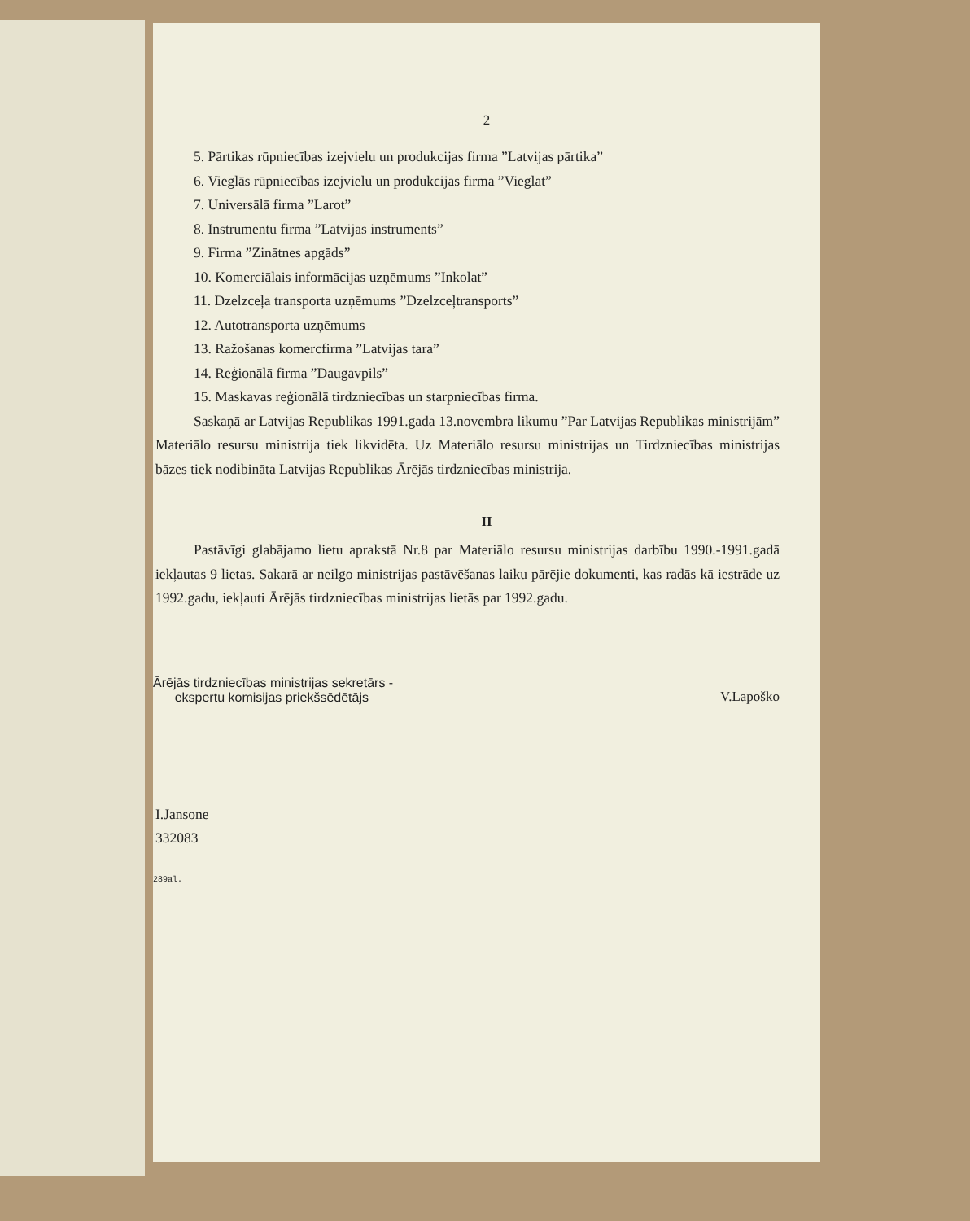2
5. Pārtikas rūpniecības izejvielu un produkcijas firma ”Latvijas pārtika”
6. Vieglās rūpniecības izejvielu un produkcijas firma ”Vieglat”
7. Universālā firma ”Larot”
8. Instrumentu firma ”Latvijas instruments”
9. Firma ”Zinātnes apgāds”
10. Komerciālais informācijas uzņēmums ”Inkolat”
11. Dzelzceļa transporta uzņēmums ”Dzelzceļtransports”
12. Autotransporta uzņēmums
13. Ražošanas komercfirma ”Latvijas tara”
14. Reģionālā firma ”Daugavpils”
15. Maskavas reģionālā tirdzniecības un starpniecības firma.
Saskaņā ar Latvijas Republikas 1991.gada 13.novembra likumu ”Par Latvijas Republikas ministrijām” Materiālo resursu ministrija tiek likvidēta. Uz Materiālo resursu ministrijas un Tirdzniecības ministrijas bāzes tiek nodibināta Latvijas Republikas Ārējās tirdzniecības ministrija.
II
Pastāvīgi glabājamo lietu aprakstā Nr.8 par Materiālo resursu ministrijas darbību 1990.-1991.gadā iekļautas 9 lietas. Sakarā ar neilgo ministrijas pastāvēšanas laiku pārējie dokumenti, kas radās kā iestrāde uz 1992.gadu, iekļauti Ārējās tirdzniecības ministrijas lietās par 1992.gadu.
Ārējās tirdzniecības ministrijas sekretārs -
ekspertu komisijas priekšsēdētājs
V.Lapoško
I.Jansone
332083
289al.